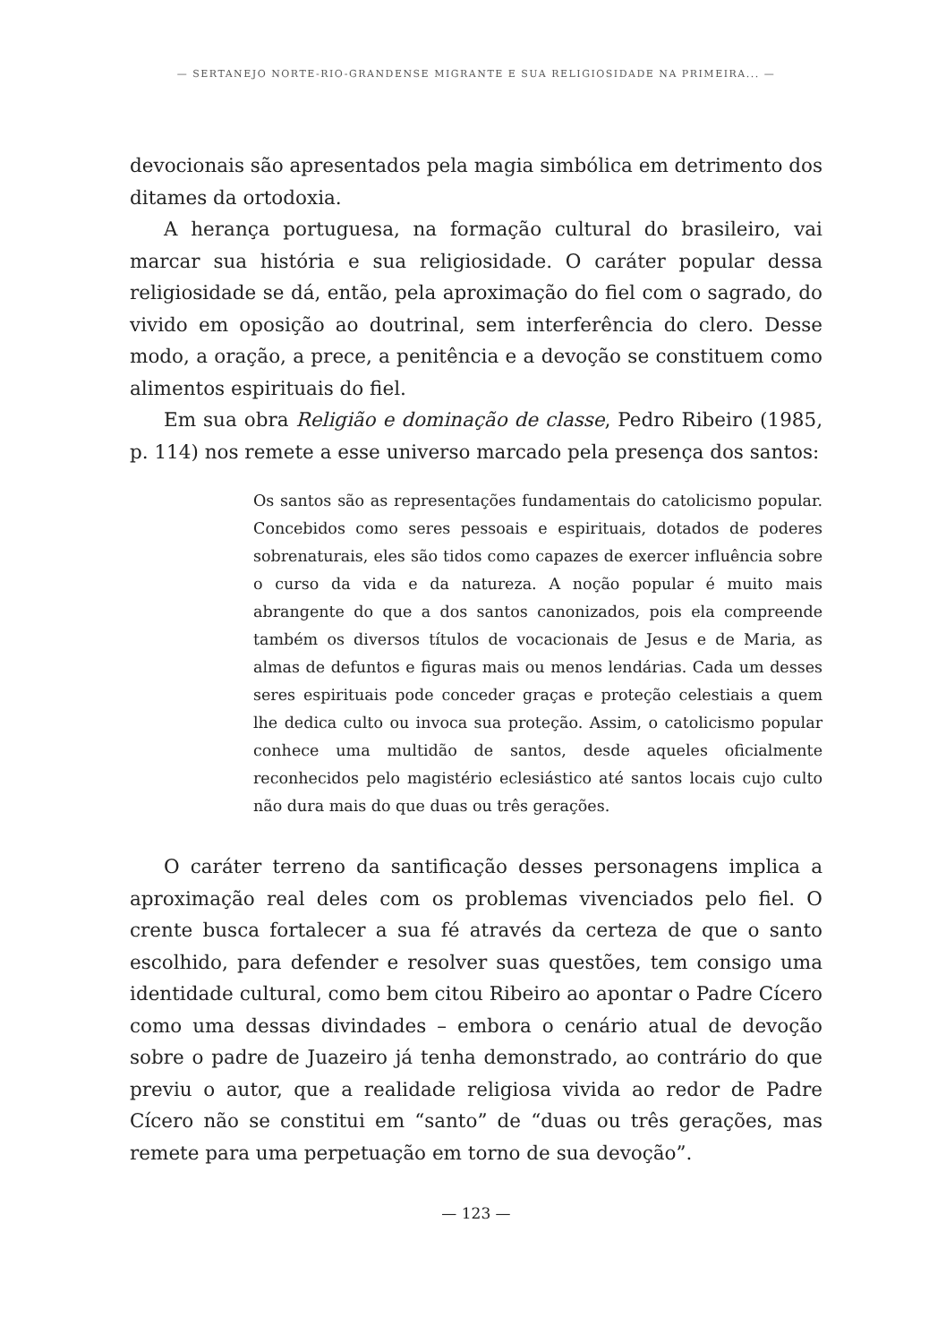— SERTANEJO NORTE-RIO-GRANDENSE MIGRANTE E SUA RELIGIOSIDADE NA PRIMEIRA... —
devocionais são apresentados pela magia simbólica em detrimento dos ditames da ortodoxia.
A herança portuguesa, na formação cultural do brasileiro, vai marcar sua história e sua religiosidade. O caráter popular dessa religiosidade se dá, então, pela aproximação do fiel com o sagrado, do vivido em oposição ao doutrinal, sem interferência do clero. Desse modo, a oração, a prece, a penitência e a devoção se constituem como alimentos espirituais do fiel.
Em sua obra Religião e dominação de classe, Pedro Ribeiro (1985, p. 114) nos remete a esse universo marcado pela presença dos santos:
Os santos são as representações fundamentais do catolicismo popular. Concebidos como seres pessoais e espirituais, dotados de poderes sobrenaturais, eles são tidos como capazes de exercer influência sobre o curso da vida e da natureza. A noção popular é muito mais abrangente do que a dos santos canonizados, pois ela compreende também os diversos títulos de vocacionais de Jesus e de Maria, as almas de defuntos e figuras mais ou menos lendárias. Cada um desses seres espirituais pode conceder graças e proteção celestiais a quem lhe dedica culto ou invoca sua proteção. Assim, o catolicismo popular conhece uma multidão de santos, desde aqueles oficialmente reconhecidos pelo magistério eclesiástico até santos locais cujo culto não dura mais do que duas ou três gerações.
O caráter terreno da santificação desses personagens implica a aproximação real deles com os problemas vivenciados pelo fiel. O crente busca fortalecer a sua fé através da certeza de que o santo escolhido, para defender e resolver suas questões, tem consigo uma identidade cultural, como bem citou Ribeiro ao apontar o Padre Cícero como uma dessas divindades – embora o cenário atual de devoção sobre o padre de Juazeiro já tenha demonstrado, ao contrário do que previu o autor, que a realidade religiosa vivida ao redor de Padre Cícero não se constitui em “santo” de “duas ou três gerações, mas remete para uma perpetuação em torno de sua devoção”.
— 123 —